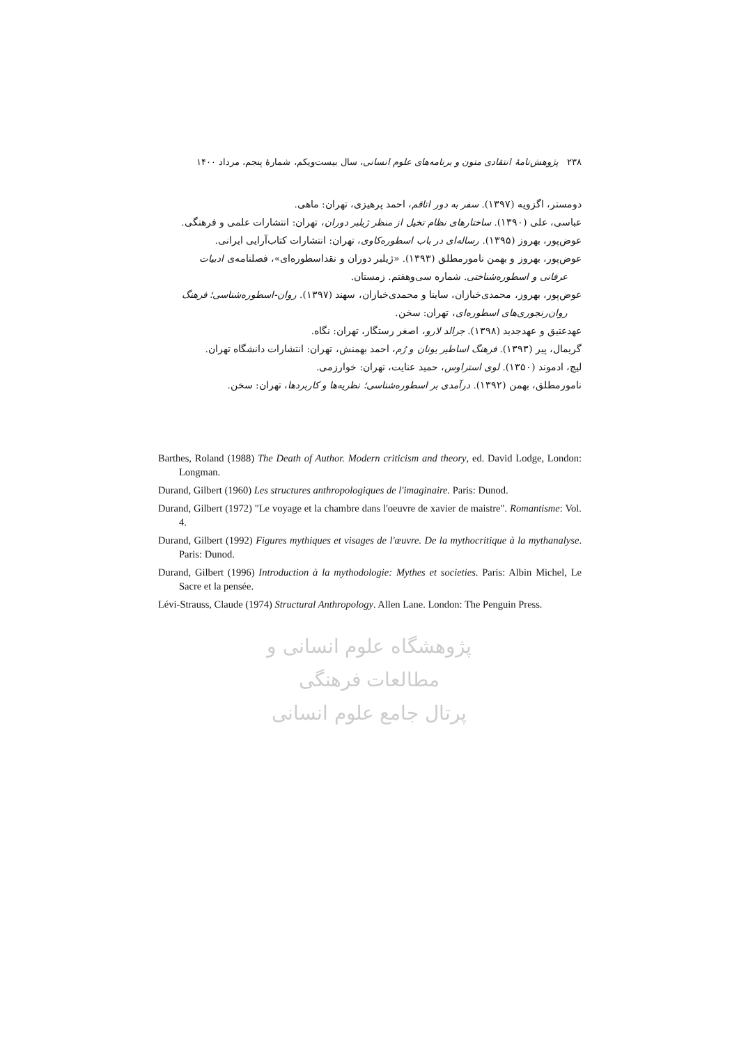۲۳۸ پژوهش‌نامهٔ انتقادی متون و برنامه‌های علوم انسانی، سال بیست‌ویکم، شمارهٔ پنجم، مرداد ۱۴۰۰
دومستر، اگزویه (۱۳۹۷). سفر به دور اتاقم، احمد پرهیزی، تهران: ماهی.
عباسی، علی (۱۳۹۰). ساختارهای نظام تخیل از منظر ژیلبر دوران، تهران: انتشارات علمی و فرهنگی.
عوض‌پور، بهروز (۱۳۹۵). رساله‌ای در باب اسطوره‌کاوی، تهران: انتشارات کتاب‌آرایی ایرانی.
عوض‌پور، بهروز و بهمن نامورمطلق (۱۳۹۳). «ژیلبر دوران و نقداسطوره‌ای»، فصلنامه‌ی ادبیات
عرفانی و اسطوره‌شناختی. شماره سی‌وهفتم. زمستان.
عوض‌پور، بهروز، محمدی‌خبازان، ساینا و محمدی‌خبازان، سهند (۱۳۹۷). روان-اسطوره‌شناسی؛ فرهنگ
روان‌رنجوری‌های اسطوره‌ای، تهران: سخن.
عهدعتیق و عهدجدید (۱۳۹۸). جرالد لارو، اصغر رستگار، تهران: نگاه.
گریمال، پیر (۱۳۹۳). فرهنگ اساطیر یونان و رُم، احمد بهمنش، تهران: انتشارات دانشگاه تهران.
لیچ، ادموند (۱۳۵۰). لوی استراوس، حمید عنایت، تهران: خوارزمی.
نامورمطلق، بهمن (۱۳۹۲). درآمدی بر اسطوره‌شناسی؛ نظریه‌ها و کاربردها، تهران: سخن.
Barthes, Roland (1988) The Death of Author. Modern criticism and theory, ed. David Lodge, London: Longman.
Durand, Gilbert (1960) Les structures anthropologiques de l'imaginaire. Paris: Dunod.
Durand, Gilbert (1972) "Le voyage et la chambre dans l'oeuvre de xavier de maistre". Romantisme: Vol. 4.
Durand, Gilbert (1992) Figures mythiques et visages de l'œuvre. De la mythocritique à la mythanalyse. Paris: Dunod.
Durand, Gilbert (1996) Introduction à la mythodologie: Mythes et societies. Paris: Albin Michel, Le Sacre et la pensée.
Lévi-Strauss, Claude (1974) Structural Anthropology. Allen Lane. London: The Penguin Press.
پژوهشگاه علوم انسانی و مطالعات فرهنگی
پرتال جامع علوم انسانی